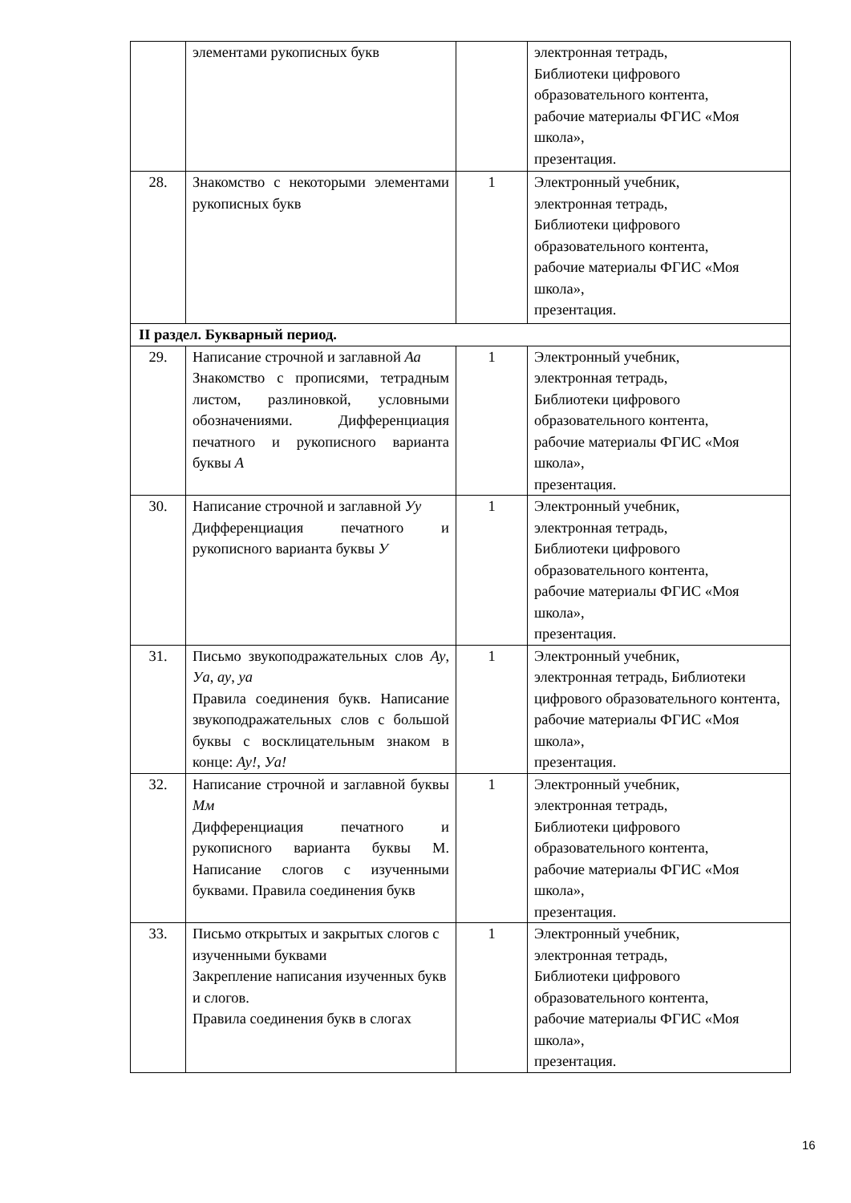| | элементами рукописных букв | | электронная тетрадь, Библиотеки цифрового образовательного контента, рабочие материалы ФГИС «Моя школа», презентация. |
| 28. | Знакомство с некоторыми элементами рукописных букв | 1 | Электронный учебник, электронная тетрадь, Библиотеки цифрового образовательного контента, рабочие материалы ФГИС «Моя школа», презентация. |
| II раздел. Букварный период. | | | |
| 29. | Написание строчной и заглавной Аа Знакомство с прописями, тетрадным листом, разлиновкой, условными обозначениями. Дифференциация печатного и рукописного варианта буквы А | 1 | Электронный учебник, электронная тетрадь, Библиотеки цифрового образовательного контента, рабочие материалы ФГИС «Моя школа», презентация. |
| 30. | Написание строчной и заглавной Уу Дифференциация печатного и рукописного варианта буквы У | 1 | Электронный учебник, электронная тетрадь, Библиотеки цифрового образовательного контента, рабочие материалы ФГИС «Моя школа», презентация. |
| 31. | Письмо звукоподражательных слов Ау , Уа , ау , уа Правила соединения букв. Написание звукоподражательных слов с большой буквы с восклицательным знаком в конце: Ау! , Уа! | 1 | Электронный учебник, электронная тетрадь, Библиотеки цифрового образовательного контента, рабочие материалы ФГИС «Моя школа», презентация. |
| 32. | Написание строчной и заглавной буквы Мм Дифференциация печатного и рукописного варианта буквы М. Написание слогов с изученными буквами. Правила соединения букв | 1 | Электронный учебник, электронная тетрадь, Библиотеки цифрового образовательного контента, рабочие материалы ФГИС «Моя школа», презентация. |
| 33. | Письмо открытых и закрытых слогов с изученными буквами Закрепление написания изученных букв и слогов. Правила соединения букв в слогах | 1 | Электронный учебник, электронная тетрадь, Библиотеки цифрового образовательного контента, рабочие материалы ФГИС «Моя школа», презентация. |
16